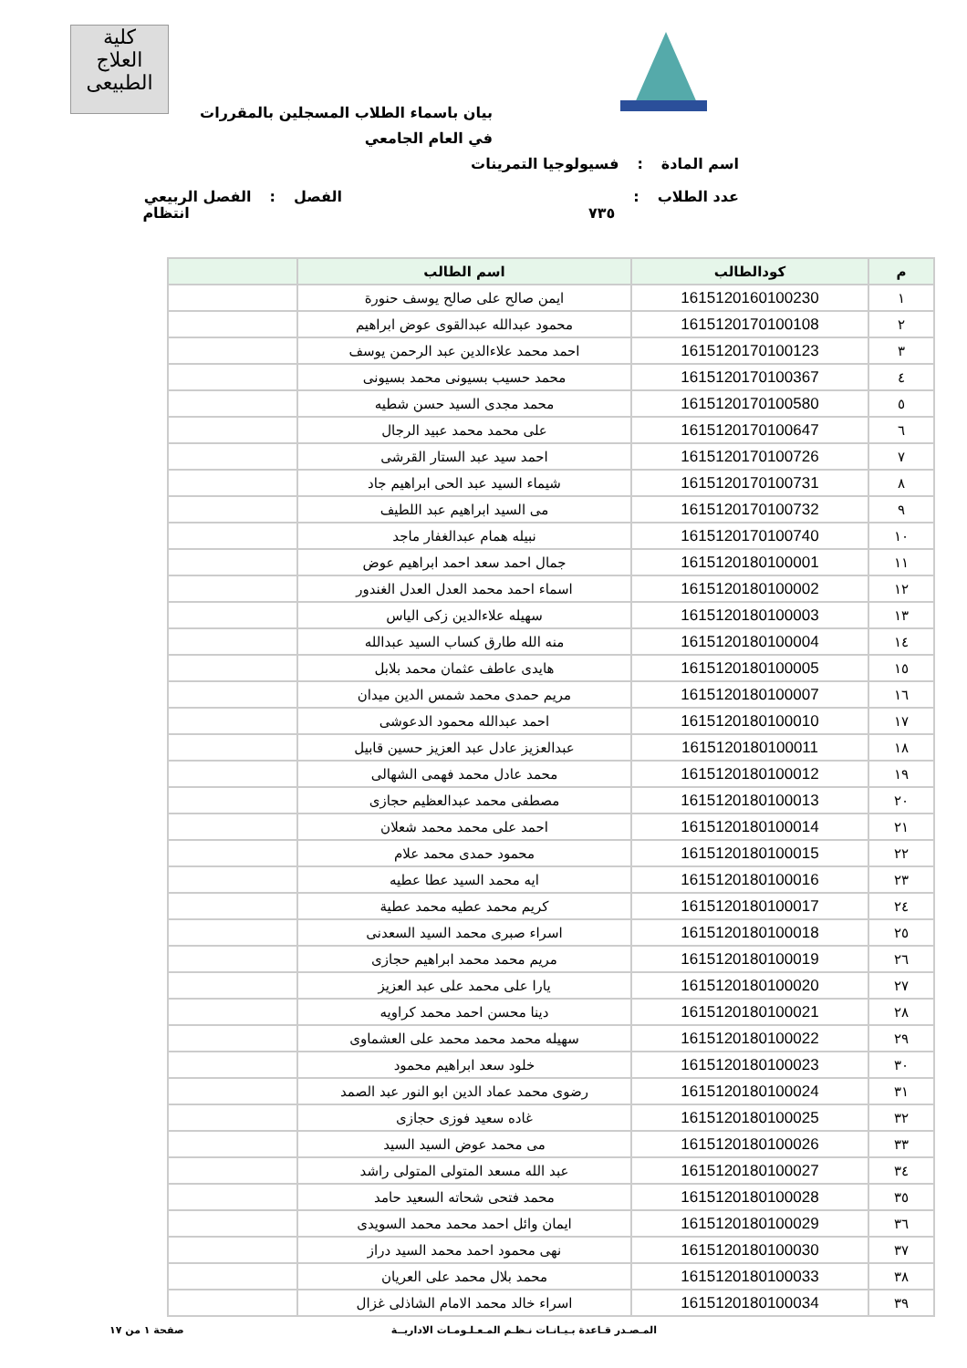كلية
العلاج الطبيعى
بيان باسماء الطلاب المسجلين بالمقررات في العام الجامعي
اسم المادة: فسيولوجيا التمرينات
عدد الطلاب: ٧٣٥ الفصل: الفصل الربيعي انتظام
| م | كودالطالب | اسم الطالب | |
| --- | --- | --- | --- |
| ١ | 1615120160100230 | ايمن صالح على صالح يوسف حنورة | |
| ٢ | 1615120170100108 | محمود عبدالله عبدالقوى عوض ابراهيم | |
| ٣ | 1615120170100123 | احمد محمد علاءالدين عبد الرحمن يوسف | |
| ٤ | 1615120170100367 | محمد حسيب بسيونى محمد بسيونى | |
| ٥ | 1615120170100580 | محمد مجدى السيد حسن شطيه | |
| ٦ | 1615120170100647 | على محمد محمد عبيد الرجال | |
| ٧ | 1615120170100726 | احمد سيد عبد الستار القرشى | |
| ٨ | 1615120170100731 | شيماء السيد عبد الحى ابراهيم جاد | |
| ٩ | 1615120170100732 | مى السيد ابراهيم عبد اللطيف | |
| ١٠ | 1615120170100740 | نبيله همام عبدالغفار ماجد | |
| ١١ | 1615120180100001 | جمال احمد سعد احمد ابراهيم عوض | |
| ١٢ | 1615120180100002 | اسماء احمد محمد العدل العدل الغندور | |
| ١٣ | 1615120180100003 | سهيله علاءالدين زكى الياس | |
| ١٤ | 1615120180100004 | منه الله طارق كساب السيد عبدالله | |
| ١٥ | 1615120180100005 | هايدى عاطف عثمان محمد بلابل | |
| ١٦ | 1615120180100007 | مريم حمدى محمد شمس الدين ميدان | |
| ١٧ | 1615120180100010 | احمد عبدالله محمود الدعوشى | |
| ١٨ | 1615120180100011 | عبدالعزيز عادل عبد العزيز حسين قابيل | |
| ١٩ | 1615120180100012 | محمد عادل محمد فهمى الشهالى | |
| ٢٠ | 1615120180100013 | مصطفى محمد عبدالعظيم حجازى | |
| ٢١ | 1615120180100014 | احمد على محمد محمد شعلان | |
| ٢٢ | 1615120180100015 | محمود حمدى محمد علام | |
| ٢٣ | 1615120180100016 | ايه محمد السيد عطا عطيه | |
| ٢٤ | 1615120180100017 | كريم محمد عطيه محمد عطية | |
| ٢٥ | 1615120180100018 | اسراء صبرى محمد السيد السعدنى | |
| ٢٦ | 1615120180100019 | مريم محمد محمد ابراهيم حجازى | |
| ٢٧ | 1615120180100020 | يارا على محمد على عبد العزيز | |
| ٢٨ | 1615120180100021 | دينا محسن احمد محمد كراويه | |
| ٢٩ | 1615120180100022 | سهيله محمد محمد محمد على العشماوى | |
| ٣٠ | 1615120180100023 | خلود سعد ابراهيم محمود | |
| ٣١ | 1615120180100024 | رضوى محمد عماد الدين ابو النور عبد الصمد | |
| ٣٢ | 1615120180100025 | غاده سعيد فوزى حجازى | |
| ٣٣ | 1615120180100026 | مى محمد عوض السيد السيد | |
| ٣٤ | 1615120180100027 | عبد الله مسعد المتولى المتولى راشد | |
| ٣٥ | 1615120180100028 | محمد فتحى شحاته السعيد حامد | |
| ٣٦ | 1615120180100029 | ايمان وائل احمد محمد محمد السويدى | |
| ٣٧ | 1615120180100030 | نهى محمود احمد محمد السيد دراز | |
| ٣٨ | 1615120180100033 | محمد بلال محمد على العريان | |
| ٣٩ | 1615120180100034 | اسراء خالد محمد الامام الشاذلى غزال | |
المـصـدر قـاعدة بـيـانـات نـظـم المـعـلـومـات الاداريــة صفحة ١ من ١٧